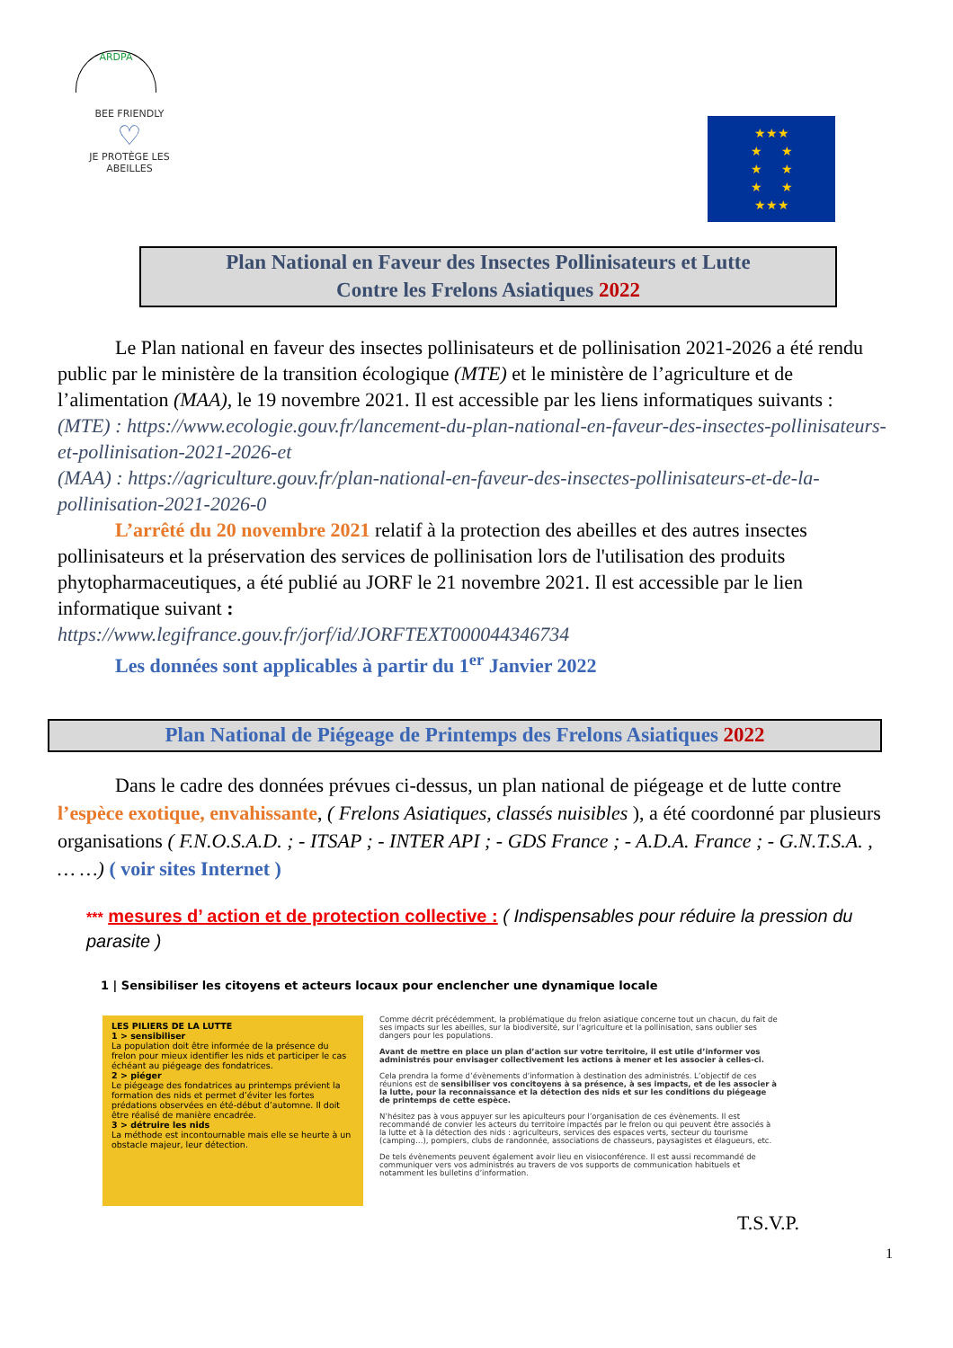ARDPA
BEE FRIENDLY
♡
JE PROTÈGE LES ABEILLES
★★★
★ ★
★ ★
★ ★
★★★
Plan National en Faveur des Insectes Pollinisateurs et Lutte
Contre les Frelons Asiatiques 2022
Le Plan national en faveur des insectes pollinisateurs et de pollinisation 2021-2026 a été rendu public par le ministère de la transition écologique (MTE) et le ministère de l’agriculture et de l’alimentation (MAA), le 19 novembre 2021. Il est accessible par les liens informatiques suivants :
(MTE) : https://www.ecologie.gouv.fr/lancement-du-plan-national-en-faveur-des-insectes-pollinisateurs-et-pollinisation-2021-2026-et
(MAA) : https://agriculture.gouv.fr/plan-national-en-faveur-des-insectes-pollinisateurs-et-de-la-pollinisation-2021-2026-0
L’arrêté du 20 novembre 2021 relatif à la protection des abeilles et des autres insectes pollinisateurs et la préservation des services de pollinisation lors de l'utilisation des produits phytopharmaceutiques, a été publié au JORF le 21 novembre 2021. Il est accessible par le lien informatique suivant :
https://www.legifrance.gouv.fr/jorf/id/JORFTEXT000044346734
Les données sont applicables à partir du 1<sup>er</sup> Janvier 2022
Plan National de Piégeage de Printemps des Frelons Asiatiques 2022
Dans le cadre des données prévues ci-dessus, un plan national de piégeage et de lutte contre l’espèce exotique, envahissante, ( Frelons Asiatiques, classés nuisibles ), a été coordonné par plusieurs organisations ( F.N.O.S.A.D. ; - ITSAP ; - INTER API ; - GDS France ; - A.D.A. France ; - G.N.T.S.A. , … …) ( voir sites Internet )
*** mesures d’ action et de protection collective : ( Indispensables pour réduire la pression du parasite )
1 | Sensibiliser les citoyens et acteurs locaux pour enclencher une dynamique locale
LES PILIERS DE LA LUTTE
1 > sensibiliser
La population doit être informée de la présence du frelon pour mieux identifier les nids et participer le cas échéant au piégeage des fondatrices.
2 > piéger
Le piégeage des fondatrices au printemps prévient la formation des nids et permet d’éviter les fortes prédations observées en été-début d’automne. Il doit être réalisé de manière encadrée.
3 > détruire les nids
La méthode est incontournable mais elle se heurte à un obstacle majeur, leur détection.
Comme décrit précédemment, la problématique du frelon asiatique concerne tout un chacun, du fait de ses impacts sur les abeilles, sur la biodiversité, sur l’agriculture et la pollinisation, sans oublier ses dangers pour les populations.
Avant de mettre en place un plan d’action sur votre territoire, il est utile d’informer vos administrés pour envisager collectivement les actions à mener et les associer à celles-ci.
Cela prendra la forme d’évènements d’information à destination des administrés. L’objectif de ces réunions est de sensibiliser vos concitoyens à sa présence, à ses impacts, et de les associer à la lutte, pour la reconnaissance et la détection des nids et sur les conditions du piégeage de printemps de cette espèce.
N’hésitez pas à vous appuyer sur les apiculteurs pour l’organisation de ces évènements. Il est recommandé de convier les acteurs du territoire impactés par le frelon ou qui peuvent être associés à la lutte et à la détection des nids : agriculteurs, services des espaces verts, secteur du tourisme (camping…), pompiers, clubs de randonnée, associations de chasseurs, paysagistes et élagueurs, etc.
De tels évènements peuvent également avoir lieu en visioconférence. Il est aussi recommandé de communiquer vers vos administrés au travers de vos supports de communication habituels et notamment les bulletins d’information.
T.S.V.P.
1